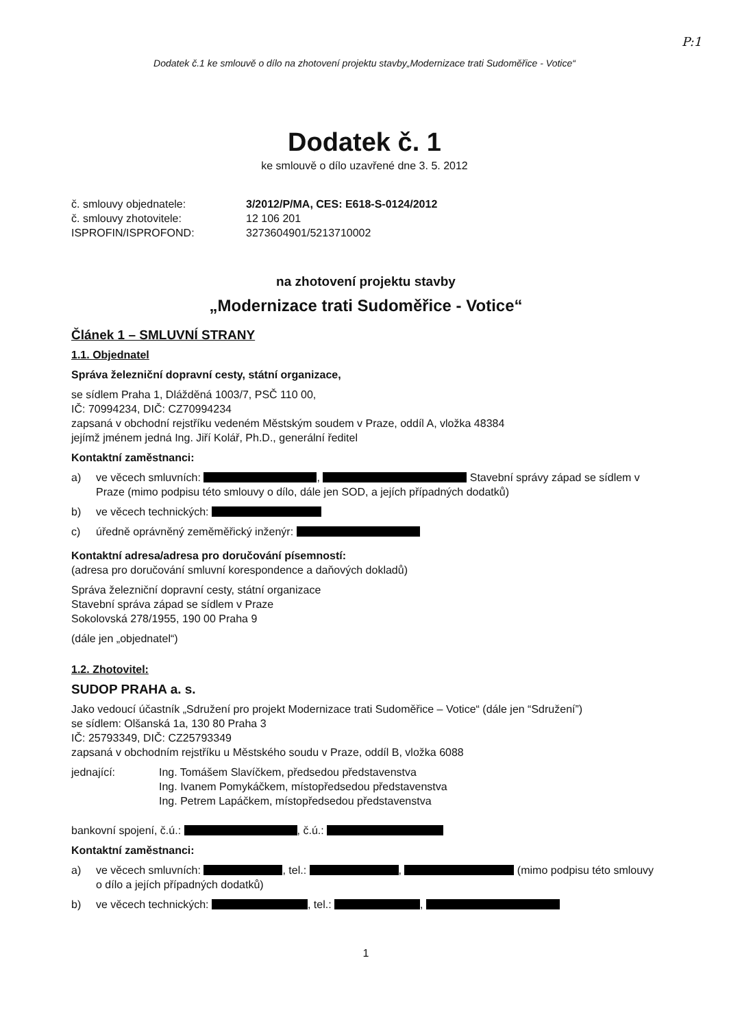P:1
Dodatek č.1 ke smlouvě o dílo na zhotovení projektu stavby„Modernizace trati Sudoměřice - Votice“
Dodatek č. 1
ke smlouvě o dílo uzavřené dne 3. 5. 2012
č. smlouvy objednatele:
3/2012/P/MA, CES: E618-S-0124/2012
č. smlouvy zhotovitele:
12 106 201
ISPROFIN/ISPROFOND:
3273604901/5213710002
na zhotovení projektu stavby
„Modernizace trati Sudoměřice - Votice“
Článek 1 – SMLUVNÍ STRANY
1.1. Objednatel
Správa železniční dopravní cesty, státní organizace,
se sídlem Praha 1, Dlážděná 1003/7, PSČ 110 00,
IČ: 70994234, DIČ: CZ70994234
zapsaná v obchodní rejstříku vedeném Městským soudem v Praze, oddíl A, vložka 48384
jejímž jménem jedná Ing. Jiří Kolář, Ph.D., generální ředitel
Kontaktní zaměstnanci:
a) ve věcech smluvních: , Stavební správy západ se sídlem v Praze (mimo podpisu této smlouvy o dílo, dále jen SOD, a jejích případných dodatků)
b) ve věcech technických:
c) úředně oprávněný zeměměřický inženýr:
Kontaktní adresa/adresa pro doručování písemností:
(adresa pro doručování smluvní korespondence a daňových dokladů)
Správa železniční dopravní cesty, státní organizace
Stavební správa západ se sídlem v Praze
Sokolovská 278/1955, 190 00 Praha 9
(dále jen „objednatel“)
1.2. Zhotovitel:
SUDOP PRAHA a. s.
Jako vedoucí účastník „Sdružení pro projekt Modernizace trati Sudoměřice – Votice“ (dále jen “Sdružení”)
se sídlem: Olšanská 1a, 130 80 Praha 3
IČ: 25793349, DIČ: CZ25793349
zapsaná v obchodním rejstříku u Městského soudu v Praze, oddíl B, vložka 6088
jednající:
Ing. Tomášem Slavíčkem, předsedou představenstva
Ing. Ivanem Pomykáčkem, místopředsedou představenstva
Ing. Petrem Lapáčkem, místopředsedou představenstva
bankovní spojení, č.ú.: , č.ú.:
Kontaktní zaměstnanci:
a) ve věcech smluvních: , tel.: , (mimo podpisu této smlouvy o dílo a jejích případných dodatků)
b) ve věcech technických: , tel.: ,
1